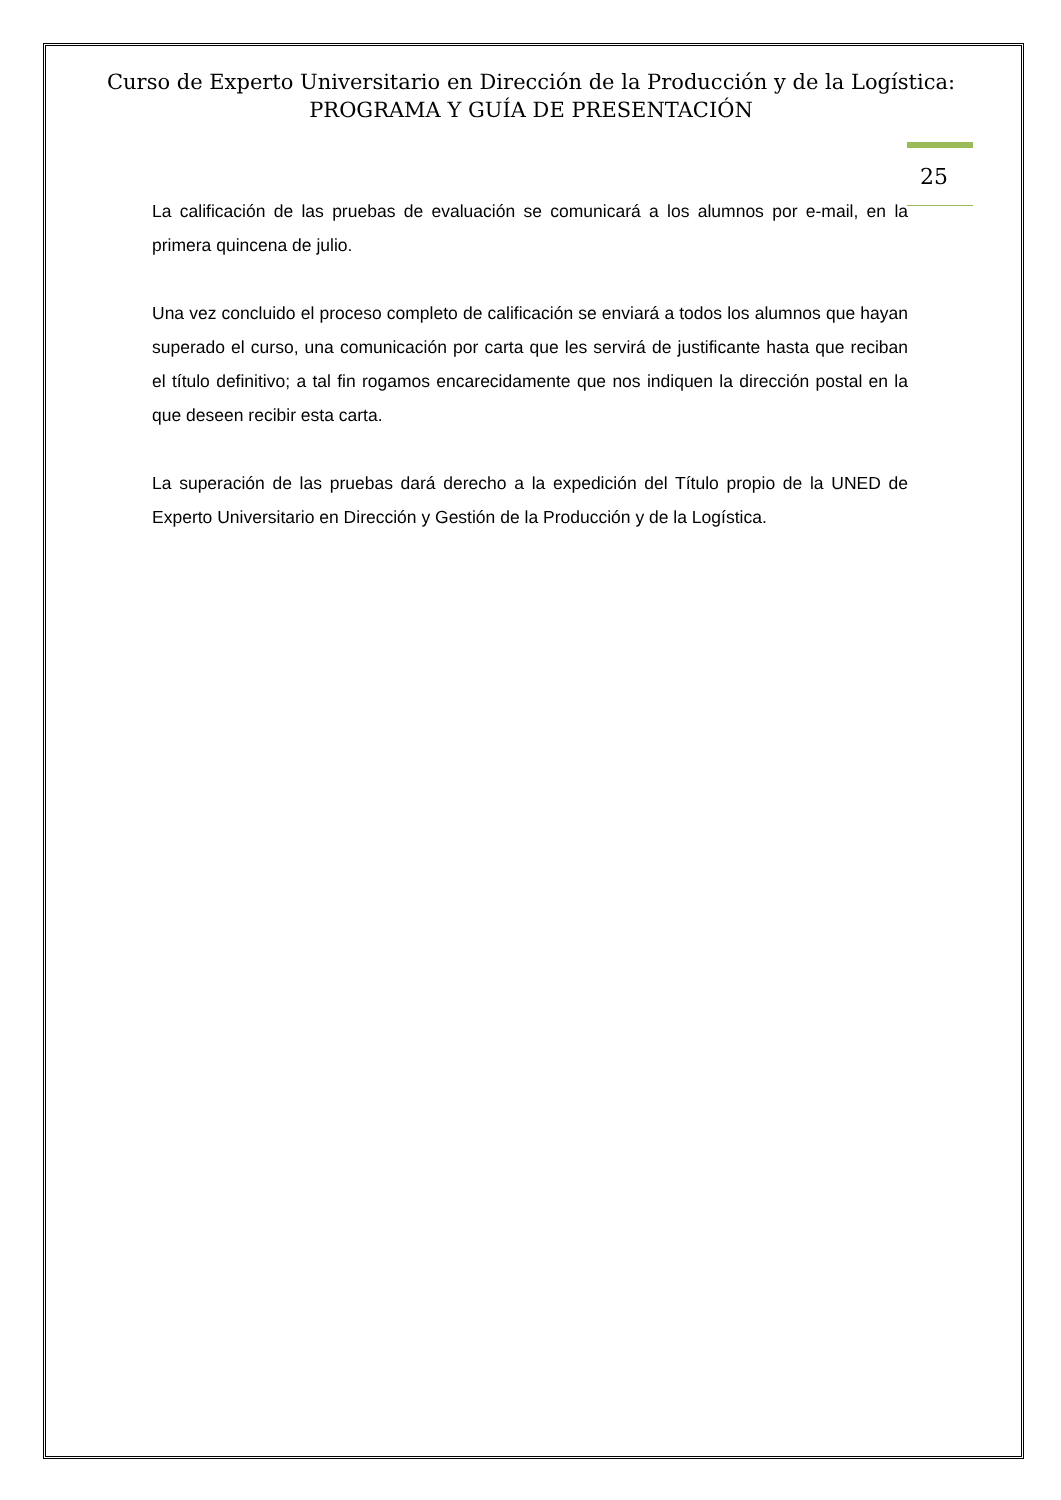Curso de Experto Universitario en Dirección de la Producción y de la Logística:
PROGRAMA Y GUÍA DE PRESENTACIÓN
25
La calificación de las pruebas de evaluación se comunicará a los alumnos por e-mail, en la primera quincena de julio.
Una vez concluido el proceso completo de calificación se enviará a todos los alumnos que hayan superado el curso, una comunicación por carta que les servirá de justificante hasta que reciban el título definitivo; a tal fin rogamos encarecidamente que nos indiquen la dirección postal en la que deseen recibir esta carta.
La superación de las pruebas dará derecho a la expedición del Título propio de la UNED de Experto Universitario en Dirección y Gestión de la Producción y de la Logística.